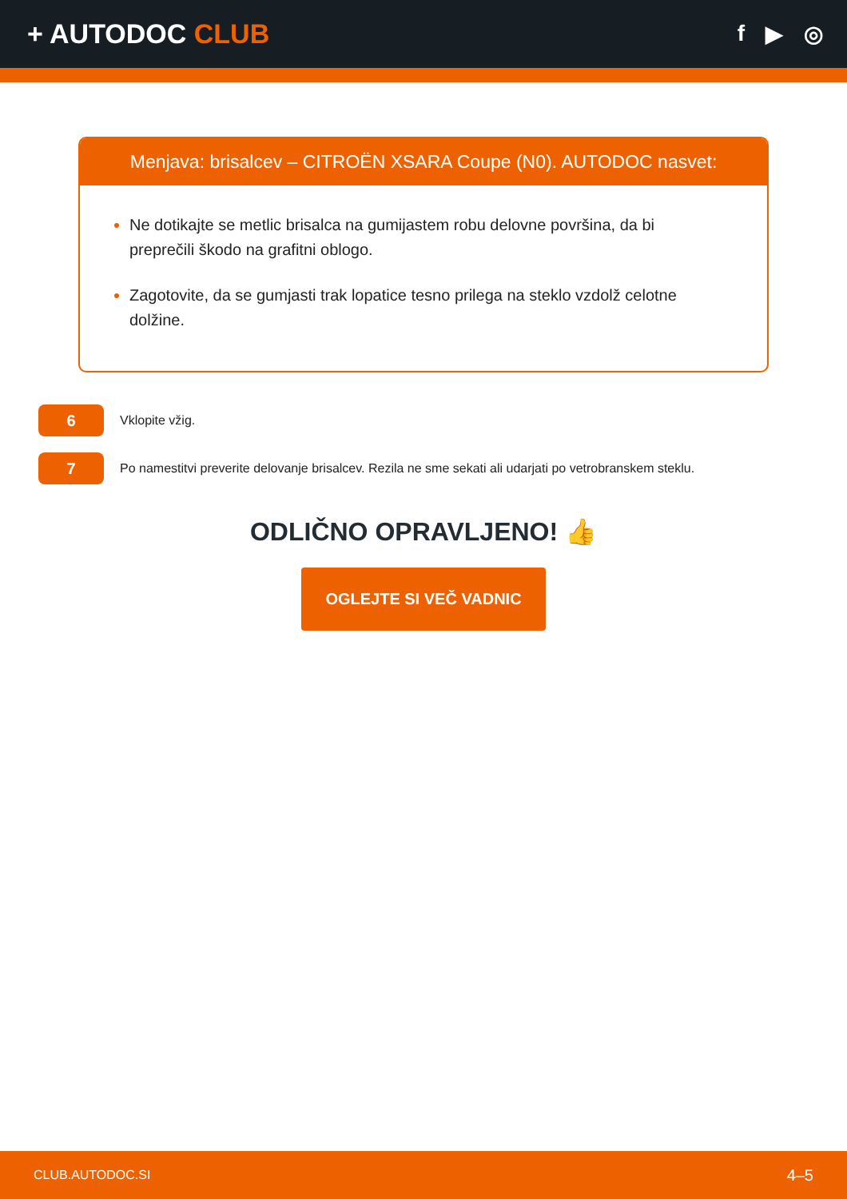+ AUTODOC CLUB
f ▶ ◎
Menjava: brisalcev – CITROËN XSARA Coupe (N0). AUTODOC nasvet:
Ne dotikajte se metlic brisalca na gumijastem robu delovne površina, da bi preprečili škodo na grafitni oblogo.
Zagotovite, da se gumjasti trak lopatice tesno prilega na steklo vzdolž celotne dolžine.
6
Vklopite vžig.
7
Po namestitvi preverite delovanje brisalcev. Rezila ne sme sekati ali udarjati po vetrobranskem steklu.
ODLIČNO OPRAVLJENO! 👍
OGLEJTE SI VEČ VADNIC
CLUB.AUTODOC.SI 4–5